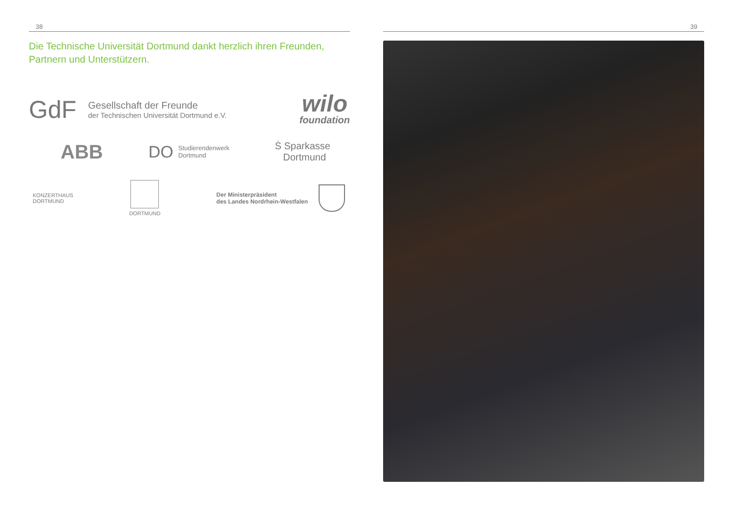38
Die Technische Universität Dortmund dankt herzlich ihren Freunden,
Partnern und Unterstützern.
GdF
Gesellschaft der Freunde
der Technischen Universität Dortmund e.V.
wilo
foundation
ABB
DO
Studierendenwerk
Dortmund
Ṡ Sparkasse
Dortmund
KONZERTHAUS
DORTMUND
DORTMUND
Der Ministerpräsident
des Landes Nordrhein-Westfalen
39